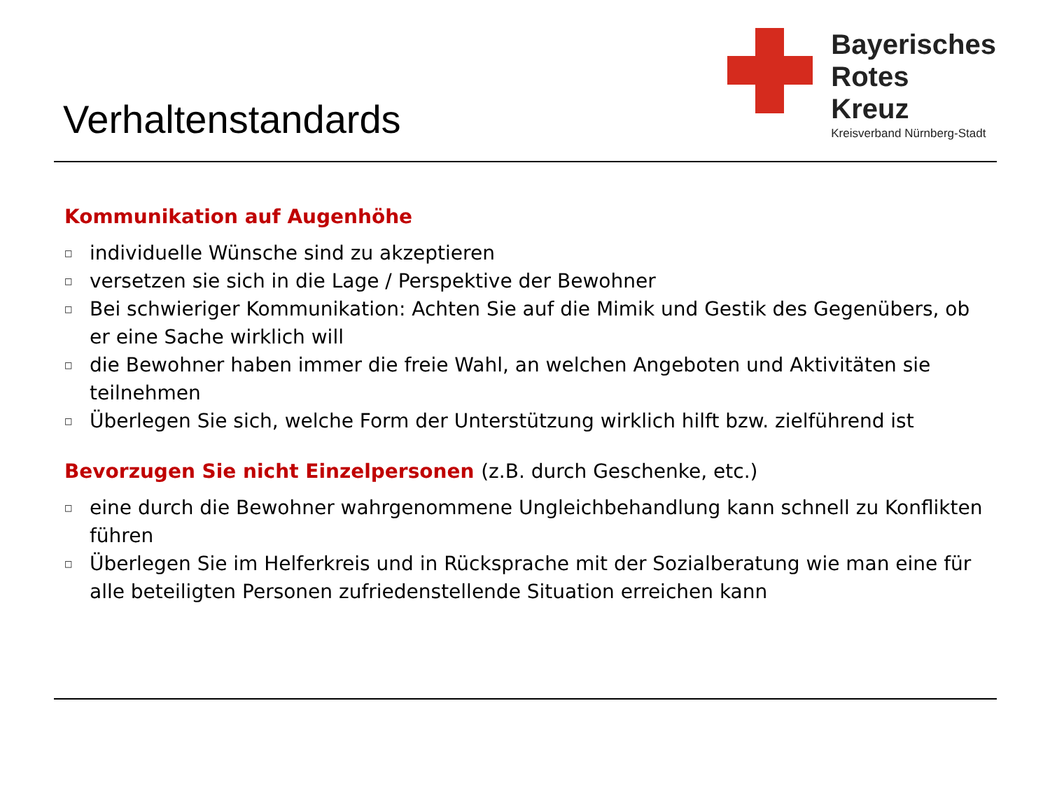Verhaltenstandards
Bayerisches
Rotes
Kreuz
Kreisverband Nürnberg-Stadt
Kommunikation auf Augenhöhe
□ individuelle Wünsche sind zu akzeptieren
□ versetzen sie sich in die Lage / Perspektive der Bewohner
□ Bei schwieriger Kommunikation: Achten Sie auf die Mimik und Gestik des Gegenübers, ob er eine Sache wirklich will
□ die Bewohner haben immer die freie Wahl, an welchen Angeboten und Aktivitäten sie teilnehmen
□ Überlegen Sie sich, welche Form der Unterstützung wirklich hilft bzw. zielführend ist
Bevorzugen Sie nicht Einzelpersonen (z.B. durch Geschenke, etc.)
□ eine durch die Bewohner wahrgenommene Ungleichbehandlung kann schnell zu Konflikten führen
□ Überlegen Sie im Helferkreis und in Rücksprache mit der Sozialberatung wie man eine für alle beteiligten Personen zufriedenstellende Situation erreichen kann